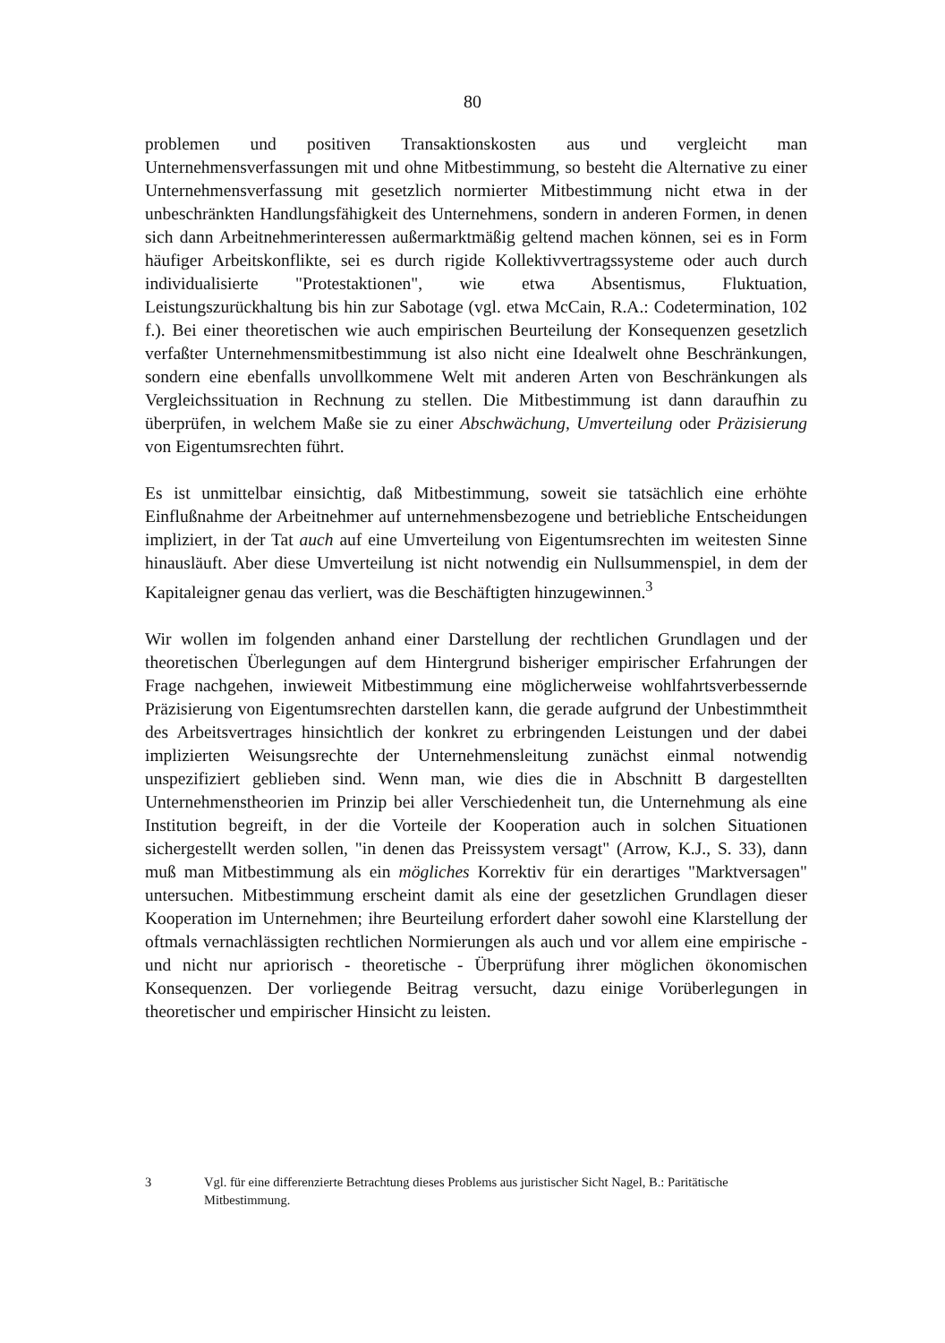80
problemen und positiven Transaktionskosten aus und vergleicht man Unternehmensverfassungen mit und ohne Mitbestimmung, so besteht die Alternative zu einer Unternehmensverfassung mit gesetzlich normierter Mitbestimmung nicht etwa in der unbeschränkten Handlungsfähigkeit des Unternehmens, sondern in anderen Formen, in denen sich dann Arbeitnehmerinteressen außermarktmäßig geltend machen können, sei es in Form häufiger Arbeitskonflikte, sei es durch rigide Kollektivvertragssysteme oder auch durch individualisierte "Protestaktionen", wie etwa Absentismus, Fluktuation, Leistungszurückhaltung bis hin zur Sabotage (vgl. etwa McCain, R.A.: Codetermination, 102 f.). Bei einer theoretischen wie auch empirischen Beurteilung der Konsequenzen gesetzlich verfaßter Unternehmensmitbestimmung ist also nicht eine Idealwelt ohne Beschränkungen, sondern eine ebenfalls unvollkommene Welt mit anderen Arten von Beschränkungen als Vergleichssituation in Rechnung zu stellen. Die Mitbestimmung ist dann daraufhin zu überprüfen, in welchem Maße sie zu einer Abschwächung, Umverteilung oder Präzisierung von Eigentumsrechten führt.
Es ist unmittelbar einsichtig, daß Mitbestimmung, soweit sie tatsächlich eine erhöhte Einflußnahme der Arbeitnehmer auf unternehmensbezogene und betriebliche Entscheidungen impliziert, in der Tat auch auf eine Umverteilung von Eigentumsrechten im weitesten Sinne hinausläuft. Aber diese Umverteilung ist nicht notwendig ein Nullsummenspiel, in dem der Kapitaleigner genau das verliert, was die Beschäftigten hinzugewinnen.<sup>3</sup>
Wir wollen im folgenden anhand einer Darstellung der rechtlichen Grundlagen und der theoretischen Überlegungen auf dem Hintergrund bisheriger empirischer Erfahrungen der Frage nachgehen, inwieweit Mitbestimmung eine möglicherweise wohlfahrtsverbessernde Präzisierung von Eigentumsrechten darstellen kann, die gerade aufgrund der Unbestimmtheit des Arbeitsvertrages hinsichtlich der konkret zu erbringenden Leistungen und der dabei implizierten Weisungsrechte der Unternehmensleitung zunächst einmal notwendig unspezifiziert geblieben sind. Wenn man, wie dies die in Abschnitt B dargestellten Unternehmenstheorien im Prinzip bei aller Verschiedenheit tun, die Unternehmung als eine Institution begreift, in der die Vorteile der Kooperation auch in solchen Situationen sichergestellt werden sollen, "in denen das Preissystem versagt" (Arrow, K.J., S. 33), dann muß man Mitbestimmung als ein mögliches Korrektiv für ein derartiges "Marktversagen" untersuchen. Mitbestimmung erscheint damit als eine der gesetzlichen Grundlagen dieser Kooperation im Unternehmen; ihre Beurteilung erfordert daher sowohl eine Klarstellung der oftmals vernachlässigten rechtlichen Normierungen als auch und vor allem eine empirische - und nicht nur apriorisch - theoretische - Überprüfung ihrer möglichen ökonomischen Konsequenzen. Der vorliegende Beitrag versucht, dazu einige Vorüberlegungen in theoretischer und empirischer Hinsicht zu leisten.
3 Vgl. für eine differenzierte Betrachtung dieses Problems aus juristischer Sicht Nagel, B.: Paritätische Mitbestimmung.